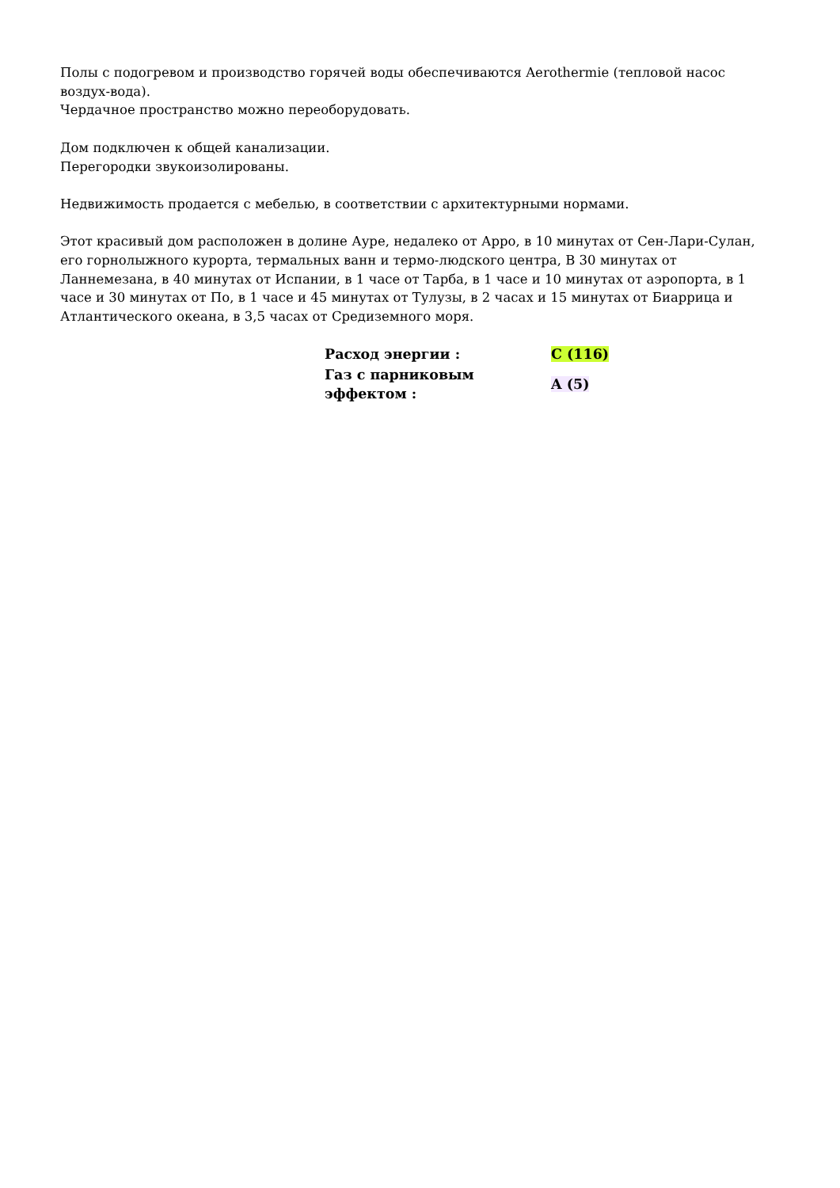Полы с подогревом и производство горячей воды обеспечиваются Aerothermie (тепловой насос воздух-вода).
Чердачное пространство можно переоборудовать.
Дом подключен к общей канализации.
Перегородки звукоизолированы.
Недвижимость продается с мебелью, в соответствии с архитектурными нормами.
Этот красивый дом расположен в долине Ауре, недалеко от Арро, в 10 минутах от Сен-Лари-Сулан, его горнолыжного курорта, термальных ванн и термо-людского центра, В 30 минутах от Ланнемезана, в 40 минутах от Испании, в 1 часе от Тарба, в 1 часе и 10 минутах от аэропорта, в 1 часе и 30 минутах от По, в 1 часе и 45 минутах от Тулузы, в 2 часах и 15 минутах от Биаррица и Атлантического океана, в 3,5 часах от Средиземного моря.
| Расход энергии : | C (116) |
| Газ с парниковым эффектом : | A (5) |